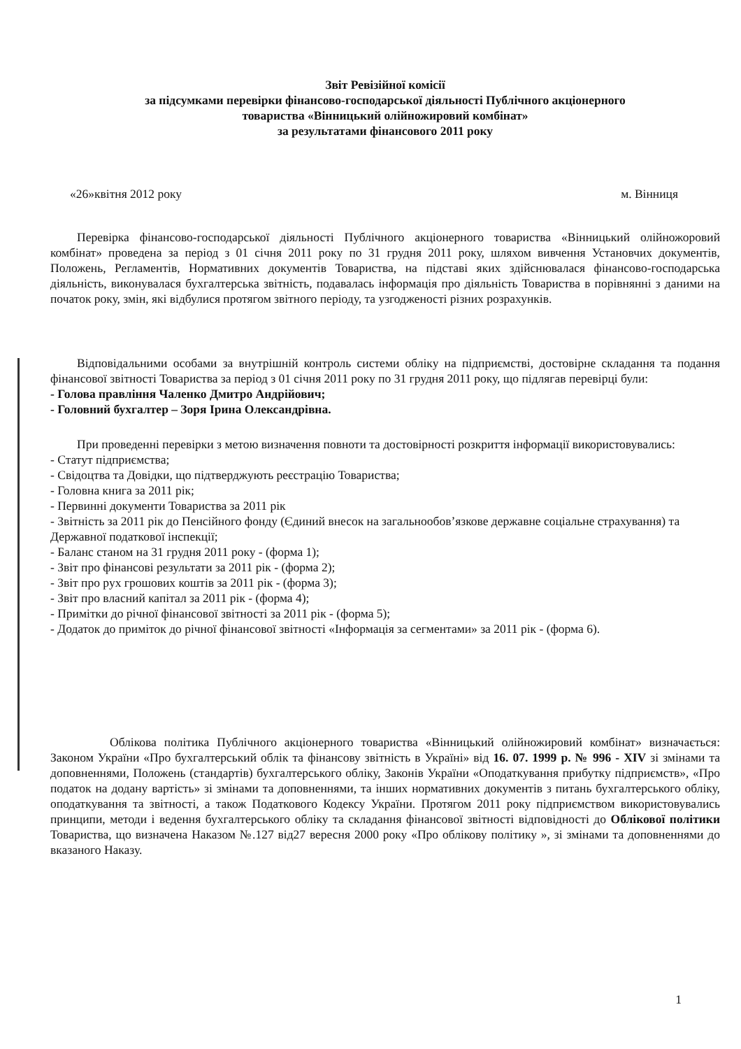Звіт Ревізійної комісії
за підсумками перевірки фінансово-господарської діяльності Публічного акціонерного
товариства «Вінницький олійножировий комбінат»
за результатами фінансового 2011 року
«26»квітня 2012 року м. Вінниця
Перевірка фінансово-господарської діяльності Публічного акціонерного товариства «Вінницький олійножоровий комбінат» проведена за період з 01 січня 2011 року по 31 грудня 2011 року, шляхом вивчення Установчих документів, Положень, Регламентів, Нормативних документів Товариства, на підставі яких здійснювалася фінансово-господарська діяльність, виконувалася бухгалтерська звітність, подавалась інформація про діяльність Товариства в порівнянні з даними на початок року, змін, які відбулися протягом звітного періоду, та узгодженості різних розрахунків.
Відповідальними особами за внутрішній контроль системи обліку на підприємстві, достовірне складання та подання фінансової звітності Товариства за період з 01 січня 2011 року по 31 грудня 2011 року, що підлягав перевірці були:
- Голова правління Чаленко Дмитро Андрійович;
- Головний бухгалтер – Зоря Ірина Олександрівна.
При проведенні перевірки з метою визначення повноти та достовірності розкриття інформації використовувались:
- Статут підприємства;
- Свідоцтва та Довідки, що підтверджують реєстрацію Товариства;
- Головна книга за 2011 рік;
- Первинні документи Товариства за 2011 рік
- Звітність за 2011 рік до Пенсійного фонду (Єдиний внесок на загальнообов’язкове державне соціальне страхування) та Державної податкової інспекції;
- Баланс станом на 31 грудня 2011 року - (форма 1);
- Звіт про фінансові результати за 2011 рік - (форма 2);
- Звіт про рух грошових коштів за 2011 рік - (форма 3);
- Звіт про власний капітал за 2011 рік - (форма 4);
- Примітки до річної фінансової звітності за 2011 рік - (форма 5);
- Додаток до приміток до річної фінансової звітності «Інформація за сегментами» за 2011 рік - (форма 6).
Облікова політика Публічного акціонерного товариства «Вінницький олійножировий комбінат» визначається: Законом України «Про бухгалтерський облік та фінансову звітність в Україні» від 16. 07. 1999 р. № 996 - XIV зі змінами та доповненнями, Положень (стандартів) бухгалтерського обліку, Законів України «Оподаткування прибутку підприємств», «Про податок на додану вартість» зі змінами та доповненнями, та інших нормативних документів з питань бухгалтерського обліку, оподаткування та звітності, а також Податкового Кодексу України. Протягом 2011 року підприємством використовувались принципи, методи і ведення бухгалтерського обліку та складання фінансової звітності відповідності до Облікової політики Товариства, що визначена Наказом №.127 від27 вересня 2000 року «Про облікову політику », зі змінами та доповненнями до вказаного Наказу.
1